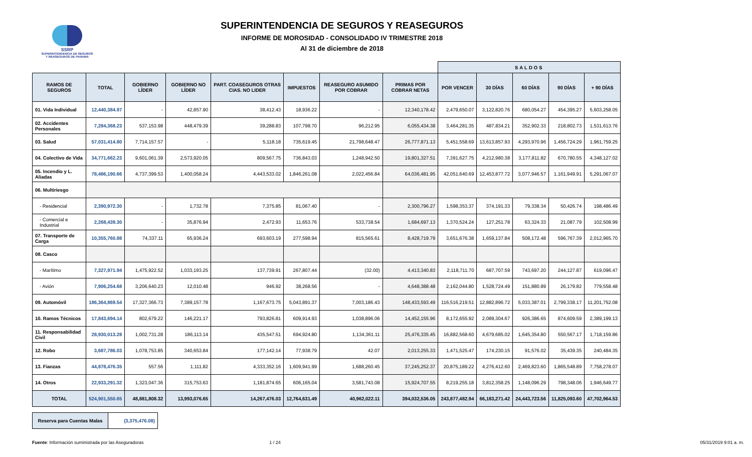SSRP
SUPERINTENDENCIA DE SEGUROS
Y REASEGUROS DE PANAMÁ
SUPERINTENDENCIA DE SEGUROS Y REASEGUROS
INFORME DE MOROSIDAD - CONSOLIDADO IV TRIMESTRE 2018
Al 31 de diciembre de 2018
| | | | | | | | | SALDOS | | | | |
| RAMOS DE SEGUROS | TOTAL | GOBIERNO LÍDER | GOBIERNO NO LÍDER | PART. COASEGUROS OTRAS CIAS. NO LIDER | IMPUESTOS | REASEGURO ASUMIDO POR COBRAR | PRIMAS POR COBRAR NETAS | POR VENCER | 30 DÍAS | 60 DÍAS | 90 DÍAS | + 90 DÍAS |
| 01. Vida Individual | 12,440,384.97 | - | 42,857.90 | 38,412.43 | 18,936.22 | - | 12,340,178.42 | 2,479,650.07 | 3,122,820.76 | 680,054.27 | 454,395.27 | 5,603,258.05 |
| 02. Accidentes Personales | 7,284,368.23 | 537,153.98 | 448,479.39 | 39,288.83 | 107,798.70 | 96,212.95 | 6,055,434.38 | 3,464,281.35 | 487,834.21 | 352,902.33 | 218,802.73 | 1,531,613.76 |
| 03. Salud | 57,031,414.80 | 7,714,157.57 | - | 5,118.18 | 735,619.45 | 21,798,648.47 | 26,777,871.13 | 5,451,558.69 | 13,613,857.93 | 4,293,970.96 | 1,456,724.29 | 1,961,759.25 |
| 04. Colectivo de Vida | 34,771,662.23 | 9,601,061.39 | 2,573,920.05 | 809,567.75 | 736,843.03 | 1,248,942.50 | 19,801,327.51 | 7,391,627.75 | 4,212,980.38 | 3,177,811.82 | 670,780.55 | 4,348,127.02 |
| 05. Incendio y L. Aliadas | 78,486,190.66 | 4,737,399.53 | 1,400,058.24 | 4,443,533.02 | 1,846,261.08 | 2,022,456.84 | 64,036,481.95 | 42,051,640.69 | 12,453,877.72 | 3,077,946.57 | 1,161,949.91 | 5,291,067.07 |
| 06. Multiriesgo | | | | | | | | | | | | |
| - Residencial | 2,390,972.30 | - | 1,732.78 | 7,375.85 | 81,067.40 | - | 2,300,796.27 | 1,598,353.37 | 374,191.33 | 79,338.34 | 50,426.74 | 198,486.49 |
| - Comercial e Industrial | 2,268,439.30 | - | 35,876.94 | 2,472.93 | 11,653.76 | 533,738.54 | 1,684,697.13 | 1,370,524.24 | 127,251.78 | 63,324.33 | 21,087.79 | 102,508.99 |
| 07. Transporte de Carga | 10,355,760.88 | 74,337.11 | 65,936.24 | 693,603.19 | 277,598.94 | 815,565.61 | 8,428,719.79 | 3,651,676.38 | 1,659,137.84 | 508,172.48 | 596,767.39 | 2,012,965.70 |
| 08. Casco | | | | | | | | | | | | |
| - Marítimo | 7,327,971.94 | 1,475,922.52 | 1,033,193.25 | 137,739.91 | 267,807.44 | (32.00) | 4,413,340.83 | 2,118,711.70 | 687,707.59 | 743,697.20 | 244,127.87 | 619,096.47 |
| - Avión | 7,906,254.68 | 3,206,640.23 | 12,010.48 | 946.92 | 38,268.56 | - | 4,648,388.48 | 2,162,044.80 | 1,528,724.49 | 151,880.89 | 26,179.82 | 779,558.48 |
| 09. Automóvil | 186,364,869.54 | 17,327,366.73 | 7,389,157.78 | 1,167,673.75 | 5,043,891.37 | 7,003,186.43 | 148,433,593.49 | 116,516,219.51 | 12,882,896.72 | 5,033,387.01 | 2,799,338.17 | 11,201,752.08 |
| 10. Ramos Técnicos | 17,843,694.14 | 802,679.22 | 146,221.17 | 793,826.81 | 609,914.93 | 1,038,896.06 | 14,452,155.96 | 8,172,655.92 | 2,089,304.67 | 926,386.65 | 874,609.59 | 2,389,199.13 |
| 11. Responsabilidad Civil | 28,930,013.28 | 1,002,731.28 | 186,113.14 | 435,547.51 | 694,924.80 | 1,134,361.11 | 25,476,335.45 | 16,882,568.60 | 4,679,685.02 | 1,645,354.80 | 550,567.17 | 1,718,159.86 |
| 12. Robo | 3,687,786.03 | 1,078,753.85 | 340,653.84 | 177,142.14 | 77,938.79 | 42.07 | 2,013,255.33 | 1,471,525.47 | 174,230.15 | 91,576.02 | 35,439.35 | 240,484.35 |
| 13. Fianzas | 44,878,476.35 | 557.56 | 1,111.82 | 4,333,352.16 | 1,609,941.99 | 1,688,260.45 | 37,245,252.37 | 20,875,189.22 | 4,276,412.60 | 2,469,823.60 | 1,865,548.89 | 7,758,278.07 |
| 14. Otros | 22,933,291.32 | 1,323,047.36 | 315,753.63 | 1,181,874.65 | 606,165.04 | 3,581,743.08 | 15,924,707.55 | 8,219,255.18 | 3,812,358.25 | 1,148,096.29 | 798,348.06 | 1,946,649.77 |
| TOTAL | 524,901,550.65 | 48,881,808.32 | 13,993,076.65 | 14,267,476.03 | 12,764,631.49 | 40,962,022.11 | 394,032,536.05 | 243,877,482.94 | 66,183,271.42 | 24,443,723.56 | 11,825,093.60 | 47,702,964.53 |
| Reserva para Cuentas Malas | (3,375,476.08) |
Fuente: Información suministrada por las Aseguradoras
1 / 24 05/31/2019 9:01 a. m.